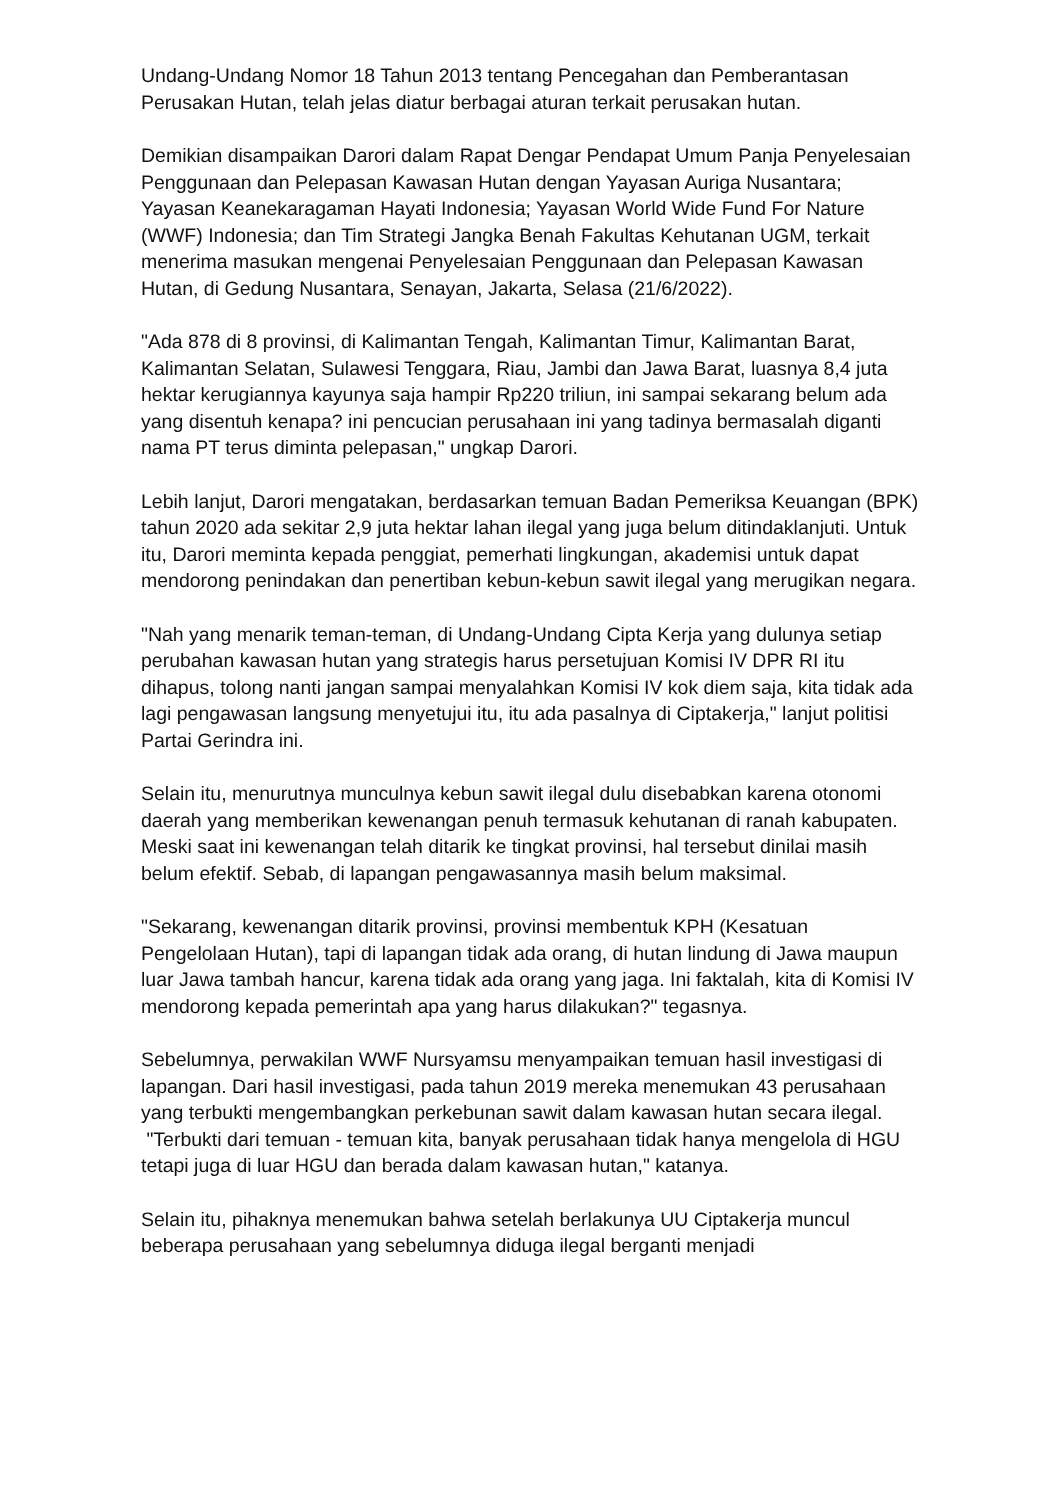Undang-Undang Nomor 18 Tahun 2013 tentang Pencegahan dan Pemberantasan Perusakan Hutan, telah jelas diatur berbagai aturan terkait perusakan hutan.
Demikian disampaikan Darori dalam Rapat Dengar Pendapat Umum Panja Penyelesaian Penggunaan dan Pelepasan Kawasan Hutan dengan Yayasan Auriga Nusantara; Yayasan Keanekaragaman Hayati Indonesia; Yayasan World Wide Fund For Nature (WWF) Indonesia; dan Tim Strategi Jangka Benah Fakultas Kehutanan UGM, terkait menerima masukan mengenai Penyelesaian Penggunaan dan Pelepasan Kawasan Hutan, di Gedung Nusantara, Senayan, Jakarta, Selasa (21/6/2022).
"Ada 878 di 8 provinsi, di Kalimantan Tengah, Kalimantan Timur, Kalimantan Barat, Kalimantan Selatan, Sulawesi Tenggara, Riau, Jambi dan Jawa Barat, luasnya 8,4 juta hektar kerugiannya kayunya saja hampir Rp220 triliun, ini sampai sekarang belum ada yang disentuh kenapa? ini pencucian perusahaan ini yang tadinya bermasalah diganti nama PT terus diminta pelepasan," ungkap Darori.
Lebih lanjut, Darori mengatakan, berdasarkan temuan Badan Pemeriksa Keuangan (BPK) tahun 2020 ada sekitar 2,9 juta hektar lahan ilegal yang juga belum ditindaklanjuti. Untuk itu, Darori meminta kepada penggiat, pemerhati lingkungan, akademisi untuk dapat mendorong penindakan dan penertiban kebun-kebun sawit ilegal yang merugikan negara.
"Nah yang menarik teman-teman, di Undang-Undang Cipta Kerja yang dulunya setiap perubahan kawasan hutan yang strategis harus persetujuan Komisi IV DPR RI itu dihapus, tolong nanti jangan sampai menyalahkan Komisi IV kok diem saja, kita tidak ada lagi pengawasan langsung menyetujui itu, itu ada pasalnya di Ciptakerja," lanjut politisi Partai Gerindra ini.
Selain itu, menurutnya munculnya kebun sawit ilegal dulu disebabkan karena otonomi daerah yang memberikan kewenangan penuh termasuk kehutanan di ranah kabupaten. Meski saat ini kewenangan telah ditarik ke tingkat provinsi, hal tersebut dinilai masih belum efektif. Sebab, di lapangan pengawasannya masih belum maksimal.
"Sekarang, kewenangan ditarik provinsi, provinsi membentuk KPH (Kesatuan Pengelolaan Hutan), tapi di lapangan tidak ada orang, di hutan lindung di Jawa maupun luar Jawa tambah hancur, karena tidak ada orang yang jaga. Ini faktalah, kita di Komisi IV mendorong kepada pemerintah apa yang harus dilakukan?" tegasnya.
Sebelumnya, perwakilan WWF Nursyamsu menyampaikan temuan hasil investigasi di lapangan. Dari hasil investigasi, pada tahun 2019 mereka menemukan 43 perusahaan yang terbukti mengembangkan perkebunan sawit dalam kawasan hutan secara ilegal. "Terbukti dari temuan - temuan kita, banyak perusahaan tidak hanya mengelola di HGU tetapi juga di luar HGU dan berada dalam kawasan hutan," katanya.
Selain itu, pihaknya menemukan bahwa setelah berlakunya UU Ciptakerja muncul beberapa perusahaan yang sebelumnya diduga ilegal berganti menjadi